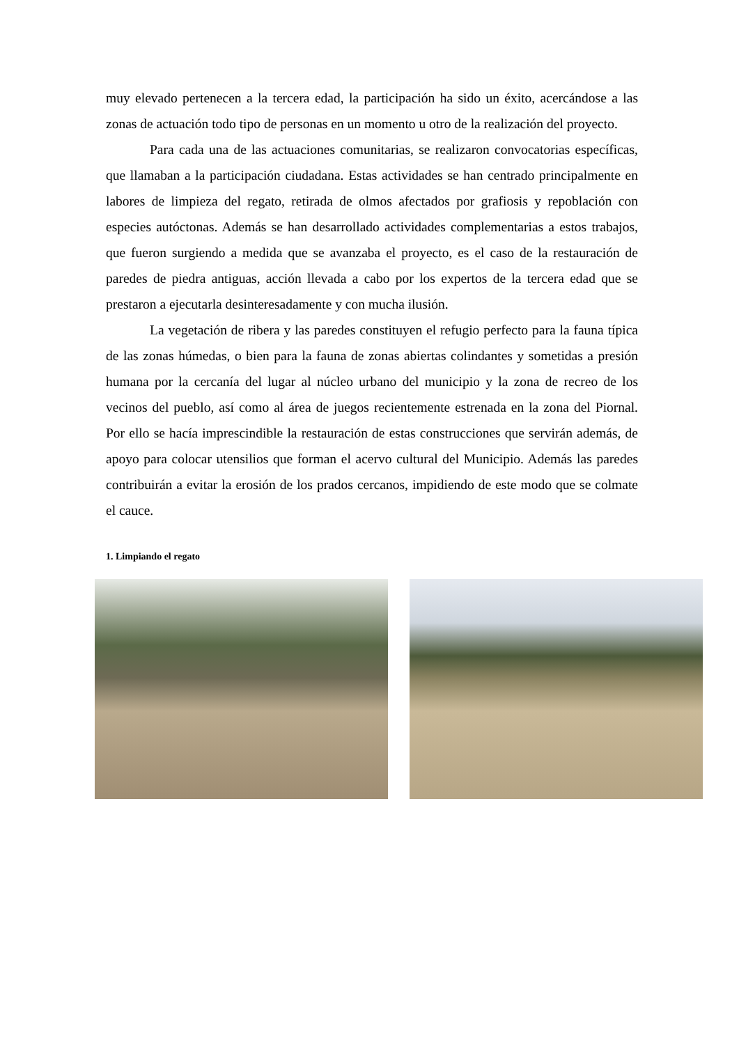muy elevado pertenecen a la tercera edad, la participación ha sido un éxito, acercándose a las zonas de actuación todo tipo de personas en un momento u otro de la realización del proyecto.
Para cada una de las actuaciones comunitarias, se realizaron convocatorias específicas, que llamaban a la participación ciudadana. Estas actividades se han centrado principalmente en labores de limpieza del regato, retirada de olmos afectados por grafiosis y repoblación con especies autóctonas. Además se han desarrollado actividades complementarias a estos trabajos, que fueron surgiendo a medida que se avanzaba el proyecto, es el caso de la restauración de paredes de piedra antiguas, acción llevada a cabo por los expertos de la tercera edad que se prestaron a ejecutarla desinteresadamente y con mucha ilusión.
La vegetación de ribera y las paredes constituyen el refugio perfecto para la fauna típica de las zonas húmedas, o bien para la fauna de zonas abiertas colindantes y sometidas a presión humana por la cercanía del lugar al núcleo urbano del municipio y la zona de recreo de los vecinos del pueblo, así como al área de juegos recientemente estrenada en la zona del Piornal. Por ello se hacía imprescindible la restauración de estas construcciones que servirán además, de apoyo para colocar utensilios que forman el acervo cultural del Municipio. Además las paredes contribuirán a evitar la erosión de los prados cercanos, impidiendo de este modo que se colmate el cauce.
1. Limpiando el regato